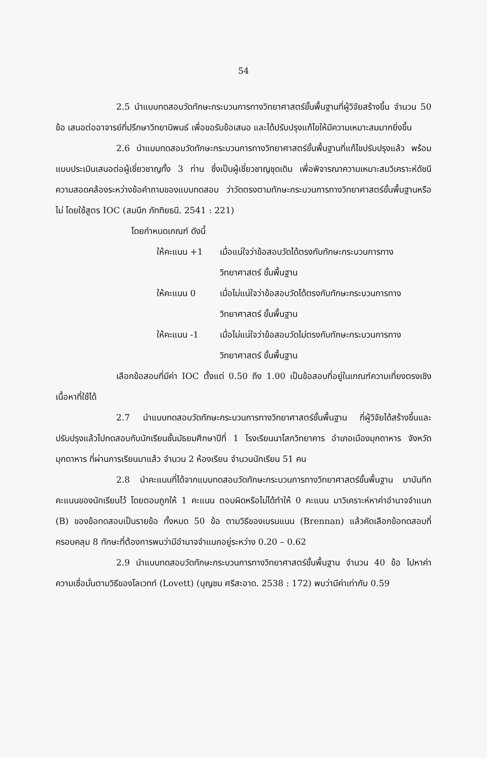54
2.5 นำแบบทดสอบวัดทักษะกระบวนการทางวิทยาศาสตร์ขั้นพื้นฐานที่ผู้วิจัยสร้างขึ้น จำนวน 50 ข้อ เสนอต่ออาจารย์ที่ปรึกษาวิทยานิพนธ์ เพื่อขอรับข้อเสนอ และได้ปรับปรุงแก้ไขให้มีความเหมาะสมมากยิ่งขึ้น
2.6 นำแบบทดสอบวัดทักษะกระบวนการทางวิทยาศาสตร์ขั้นพื้นฐานที่แก้ไขปรับปรุงแล้ว พร้อมแบบประเมินเสนอต่อผู้เชี่ยวชาญทั้ง 3 ท่าน ซึ่งเป็นผู้เชี่ยวชาญชุดเดิม เพื่อพิจารณาความเหมาะสมวิเคราะห์ดัชนีความสอดคล้องระหว่างข้อคำถามของแบบทดสอบ ว่าวัดตรงตามทักษะกระบวนการทางวิทยาศาสตร์ขั้นพื้นฐานหรือไม่ โดยใช้สูตร IOC (สมนึก ภัททิยธนี. 2541 : 221)
โดยกำหนดเกณฑ์ ดังนี้
ให้คะแนน +1 เมื่อแน่ใจว่าข้อสอบวัดได้ตรงกับทักษะกระบวนการทางวิทยาศาสตร์ ขั้นพื้นฐาน
ให้คะแนน 0 เมื่อไม่แน่ใจว่าข้อสอบวัดได้ตรงกับทักษะกระบวนการทางวิทยาศาสตร์ ขั้นพื้นฐาน
ให้คะแนน -1 เมื่อไม่แน่ใจว่าข้อสอบวัดไม่ตรงกับทักษะกระบวนการทางวิทยาศาสตร์ ขั้นพื้นฐาน
เลือกข้อสอบที่มีค่า IOC ตั้งแต่ 0.50 ถึง 1.00 เป็นข้อสอบที่อยู่ในเกณฑ์ความเที่ยงตรงเชิงเนื้อหาที่ใช้ได้
2.7 นำแบบทดสอบวัดทักษะกระบวนการทางวิทยาศาสตร์ขั้นพื้นฐาน ที่ผู้วิจัยได้สร้างขึ้นและปรับปรุงแล้วไปทดสอบกับนักเรียนชั้นมัธยมศึกษาปีที่ 1 โรงเรียนนาโสกวิทยาคาร อำเภอเมืองมุกดาหาร จังหวัดมุกดาหาร ที่ผ่านการเรียนมาแล้ว จำนวน 2 ห้องเรียน จำนวนนักเรียน 51 คน
2.8 นำคะแนนที่ได้จากแบบทดสอบวัดทักษะกระบวนการทางวิทยาศาสตร์ขั้นพื้นฐาน มาบันทึกคะแนนของนักเรียนไว้ โดยตอบถูกให้ 1 คะแนน ตอบผิดหรือไม่ได้ทำให้ 0 คะแนน มาวิเคราะห์หาค่าอำนาจจำแนก (B) ของข้อทดสอบเป็นรายข้อ ทั้งหมด 50 ข้อ ตามวิธีของเบรนแนน (Brennan) แล้วคัดเลือกข้อทดสอบที่ครอบคลุม 8 ทักษะที่ต้องการพบว่ามีอำนาจจำแนกอยู่ระหว่าง 0.20 – 0.62
2.9 นำแบบทดสอบวัดทักษะกระบวนการทางวิทยาศาสตร์ขั้นพื้นฐาน จำนวน 40 ข้อ ไปหาค่าความเชื่อมั่นตามวิธีของโลเวทท์ (Lovett) (บุญชม ศรีสะอาด. 2538 : 172) พบว่ามีค่าเท่ากับ 0.59